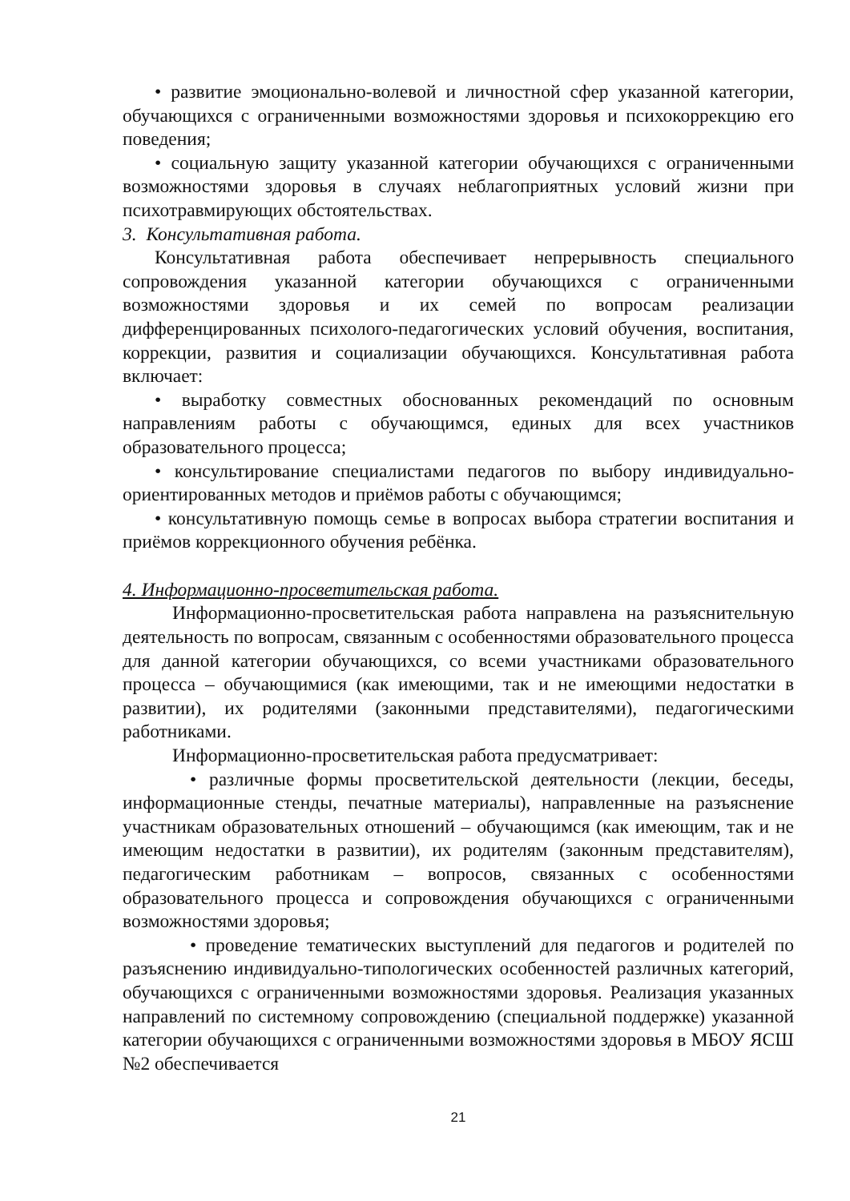• развитие эмоционально-волевой и личностной сфер указанной категории, обучающихся с ограниченными возможностями здоровья и психокоррекцию его поведения;
• социальную защиту указанной категории обучающихся с ограниченными возможностями здоровья в случаях неблагоприятных условий жизни при психотравмирующих обстоятельствах.
3. Консультативная работа.
Консультативная работа обеспечивает непрерывность специального сопровождения указанной категории обучающихся с ограниченными возможностями здоровья и их семей по вопросам реализации дифференцированных психолого-педагогических условий обучения, воспитания, коррекции, развития и социализации обучающихся. Консультативная работа включает:
• выработку совместных обоснованных рекомендаций по основным направлениям работы с обучающимся, единых для всех участников образовательного процесса;
• консультирование специалистами педагогов по выбору индивидуально-ориентированных методов и приёмов работы с обучающимся;
• консультативную помощь семье в вопросах выбора стратегии воспитания и приёмов коррекционного обучения ребёнка.
4. Информационно-просветительская работа.
Информационно-просветительская работа направлена на разъяснительную деятельность по вопросам, связанным с особенностями образовательного процесса для данной категории обучающихся, со всеми участниками образовательного процесса – обучающимися (как имеющими, так и не имеющими недостатки в развитии), их родителями (законными представителями), педагогическими работниками.
Информационно-просветительская работа предусматривает:
• различные формы просветительской деятельности (лекции, беседы, информационные стенды, печатные материалы), направленные на разъяснение участникам образовательных отношений – обучающимся (как имеющим, так и не имеющим недостатки в развитии), их родителям (законным представителям), педагогическим работникам – вопросов, связанных с особенностями образовательного процесса и сопровождения обучающихся с ограниченными возможностями здоровья;
• проведение тематических выступлений для педагогов и родителей по разъяснению индивидуально-типологических особенностей различных категорий, обучающихся с ограниченными возможностями здоровья. Реализация указанных направлений по системному сопровождению (специальной поддержке) указанной категории обучающихся с ограниченными возможностями здоровья в МБОУ ЯСШ №2 обеспечивается
21